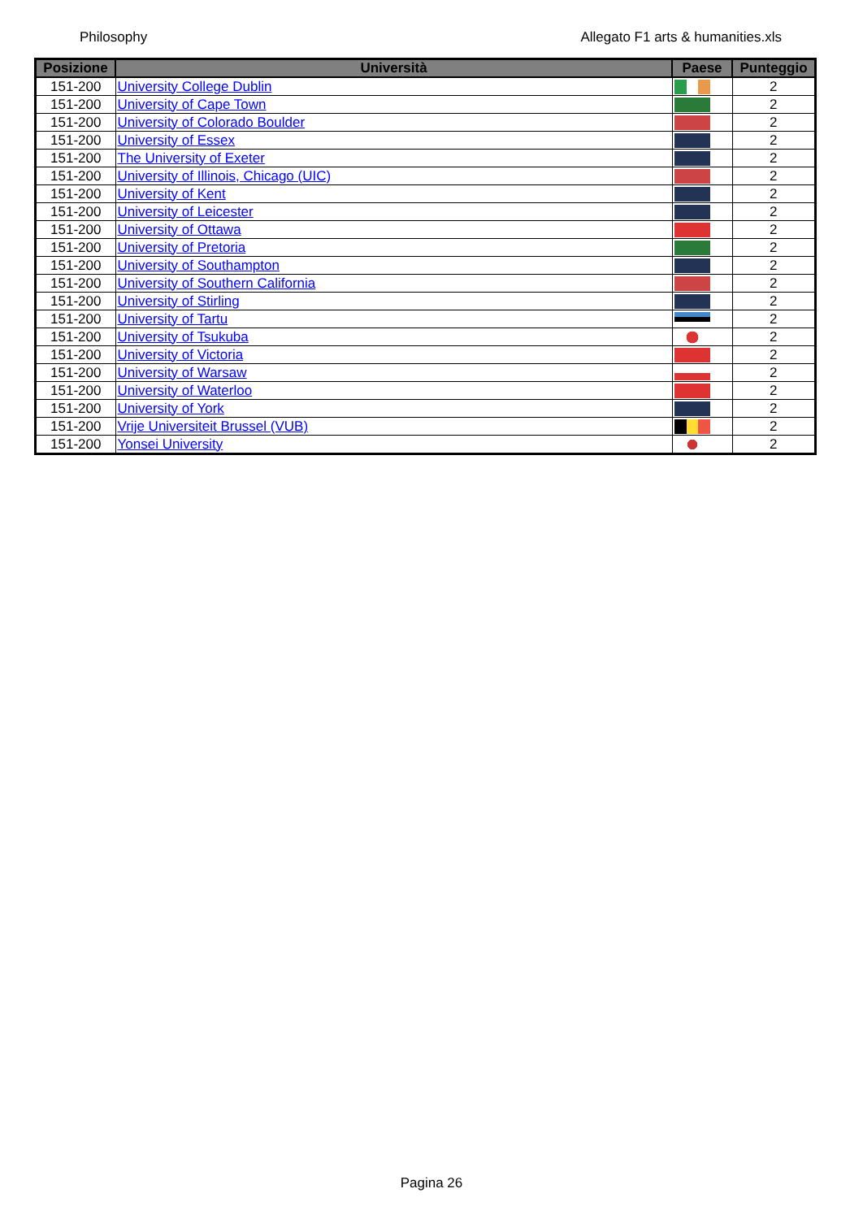Philosophy Allegato F1 arts & humanities.xls
| Posizione | Università | Paese | Punteggio |
| --- | --- | --- | --- |
| 151-200 | University College Dublin | | 2 |
| 151-200 | University of Cape Town | | 2 |
| 151-200 | University of Colorado Boulder | | 2 |
| 151-200 | University of Essex | | 2 |
| 151-200 | The University of Exeter | | 2 |
| 151-200 | University of Illinois, Chicago (UIC) | | 2 |
| 151-200 | University of Kent | | 2 |
| 151-200 | University of Leicester | | 2 |
| 151-200 | University of Ottawa | | 2 |
| 151-200 | University of Pretoria | | 2 |
| 151-200 | University of Southampton | | 2 |
| 151-200 | University of Southern California | | 2 |
| 151-200 | University of Stirling | | 2 |
| 151-200 | University of Tartu | | 2 |
| 151-200 | University of Tsukuba | | 2 |
| 151-200 | University of Victoria | | 2 |
| 151-200 | University of Warsaw | | 2 |
| 151-200 | University of Waterloo | | 2 |
| 151-200 | University of York | | 2 |
| 151-200 | Vrije Universiteit Brussel (VUB) | | 2 |
| 151-200 | Yonsei University | | 2 |
Pagina 26